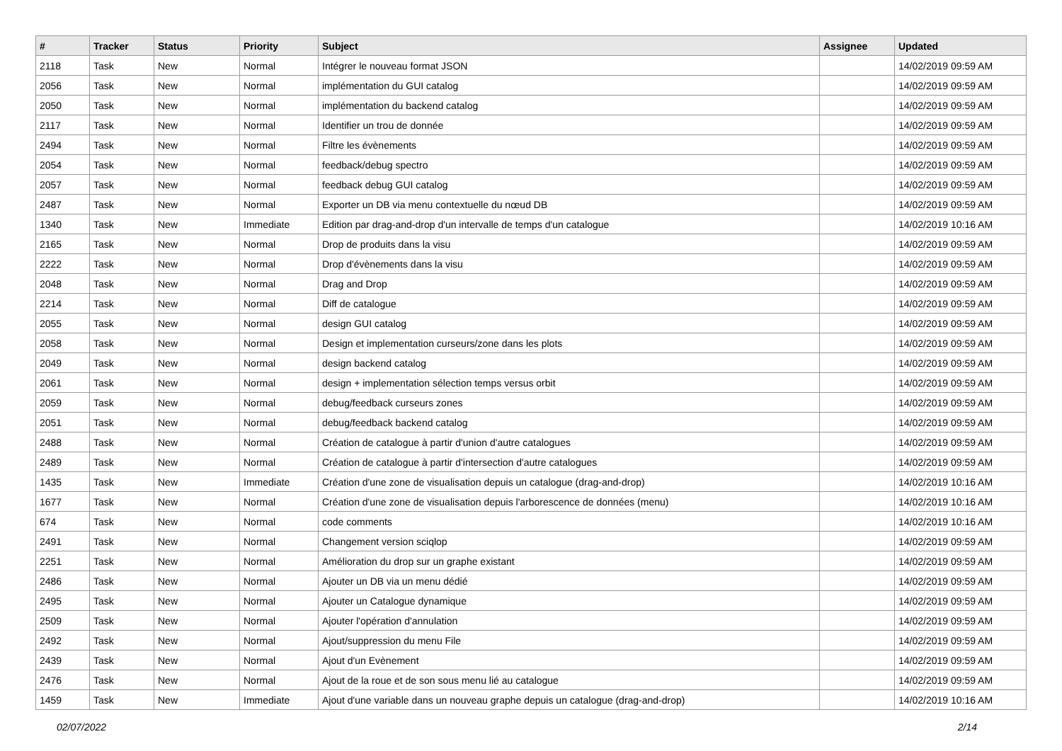| # | Tracker | Status | Priority | Subject | Assignee | Updated |
| --- | --- | --- | --- | --- | --- | --- |
| 2118 | Task | New | Normal | Intégrer le nouveau format JSON | | 14/02/2019 09:59 AM |
| 2056 | Task | New | Normal | implémentation du GUI catalog | | 14/02/2019 09:59 AM |
| 2050 | Task | New | Normal | implémentation du backend catalog | | 14/02/2019 09:59 AM |
| 2117 | Task | New | Normal | Identifier un trou de donnée | | 14/02/2019 09:59 AM |
| 2494 | Task | New | Normal | Filtre les évènements | | 14/02/2019 09:59 AM |
| 2054 | Task | New | Normal | feedback/debug spectro | | 14/02/2019 09:59 AM |
| 2057 | Task | New | Normal | feedback debug GUI catalog | | 14/02/2019 09:59 AM |
| 2487 | Task | New | Normal | Exporter un DB via menu contextuelle du nœud DB | | 14/02/2019 09:59 AM |
| 1340 | Task | New | Immediate | Edition par drag-and-drop d'un intervalle de temps d'un catalogue | | 14/02/2019 10:16 AM |
| 2165 | Task | New | Normal | Drop de produits dans la visu | | 14/02/2019 09:59 AM |
| 2222 | Task | New | Normal | Drop d'évènements dans la visu | | 14/02/2019 09:59 AM |
| 2048 | Task | New | Normal | Drag and Drop | | 14/02/2019 09:59 AM |
| 2214 | Task | New | Normal | Diff de catalogue | | 14/02/2019 09:59 AM |
| 2055 | Task | New | Normal | design GUI catalog | | 14/02/2019 09:59 AM |
| 2058 | Task | New | Normal | Design et implementation curseurs/zone dans les plots | | 14/02/2019 09:59 AM |
| 2049 | Task | New | Normal | design backend catalog | | 14/02/2019 09:59 AM |
| 2061 | Task | New | Normal | design + implementation sélection temps versus orbit | | 14/02/2019 09:59 AM |
| 2059 | Task | New | Normal | debug/feedback curseurs zones | | 14/02/2019 09:59 AM |
| 2051 | Task | New | Normal | debug/feedback backend catalog | | 14/02/2019 09:59 AM |
| 2488 | Task | New | Normal | Création de catalogue à partir d'union d'autre catalogues | | 14/02/2019 09:59 AM |
| 2489 | Task | New | Normal | Création de catalogue à partir d'intersection d'autre catalogues | | 14/02/2019 09:59 AM |
| 1435 | Task | New | Immediate | Création d'une zone de visualisation depuis un catalogue (drag-and-drop) | | 14/02/2019 10:16 AM |
| 1677 | Task | New | Normal | Création d'une zone de visualisation depuis l'arborescence de données (menu) | | 14/02/2019 10:16 AM |
| 674 | Task | New | Normal | code comments | | 14/02/2019 10:16 AM |
| 2491 | Task | New | Normal | Changement version sciqlop | | 14/02/2019 09:59 AM |
| 2251 | Task | New | Normal | Amélioration du drop sur un graphe existant | | 14/02/2019 09:59 AM |
| 2486 | Task | New | Normal | Ajouter un DB via un menu dédié | | 14/02/2019 09:59 AM |
| 2495 | Task | New | Normal | Ajouter un Catalogue dynamique | | 14/02/2019 09:59 AM |
| 2509 | Task | New | Normal | Ajouter l'opération d'annulation | | 14/02/2019 09:59 AM |
| 2492 | Task | New | Normal | Ajout/suppression du menu File | | 14/02/2019 09:59 AM |
| 2439 | Task | New | Normal | Ajout d'un Evènement | | 14/02/2019 09:59 AM |
| 2476 | Task | New | Normal | Ajout de la roue et de son sous menu lié au catalogue | | 14/02/2019 09:59 AM |
| 1459 | Task | New | Immediate | Ajout d'une variable dans un nouveau graphe depuis un catalogue (drag-and-drop) | | 14/02/2019 10:16 AM |
02/07/2022 2/14